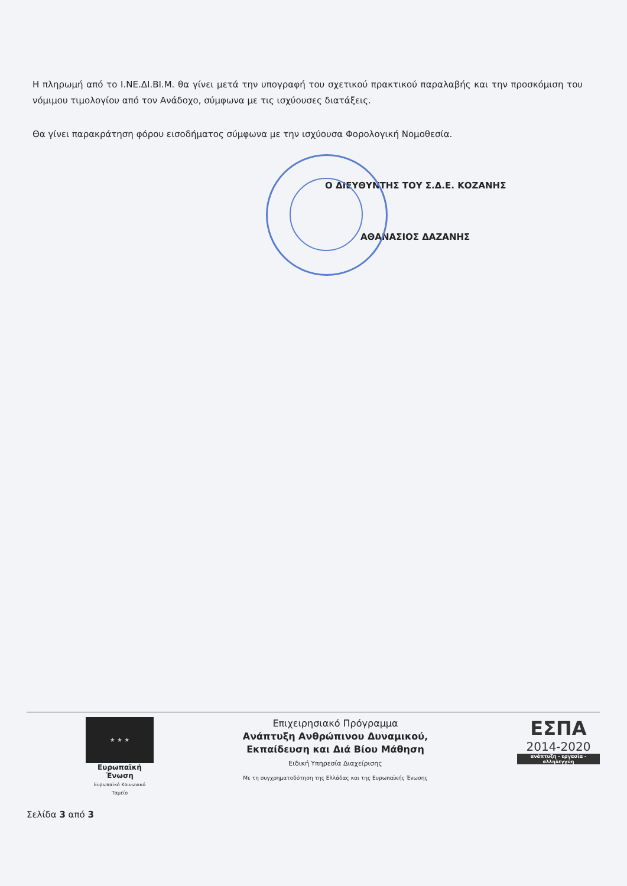Η πληρωμή από το Ι.ΝΕ.ΔΙ.ΒΙ.Μ. θα γίνει μετά την υπογραφή του σχετικού πρακτικού παραλαβής και την προσκόμιση του νόμιμου τιμολογίου από τον Ανάδοχο, σύμφωνα με τις ισχύουσες διατάξεις.
Θα γίνει παρακράτηση φόρου εισοδήματος σύμφωνα με την ισχύουσα Φορολογική Νομοθεσία.
Ο ΔΙΕΥΘΥΝΤΗΣ ΤΟΥ Σ.Δ.Ε. ΚΟΖΑΝΗΣ
ΑΘΑΝΑΣΙΟΣ ΔΑΖΑΝΗΣ
★ ★ ★
Ευρωπαϊκή Ένωση
Ευρωπαϊκό Κοινωνικό Ταμείο
Επιχειρησιακό Πρόγραμμα
Ανάπτυξη Ανθρώπινου Δυναμικού,
Εκπαίδευση και Διά Βίου Μάθηση
Ειδική Υπηρεσία Διαχείρισης
Με τη συγχρηματοδότηση της Ελλάδας και της Ευρωπαϊκής Ένωσης
ΕΣΠΑ
2014-2020
ανάπτυξη - εργασία - αλληλεγγύη
Σελίδα 3 από 3